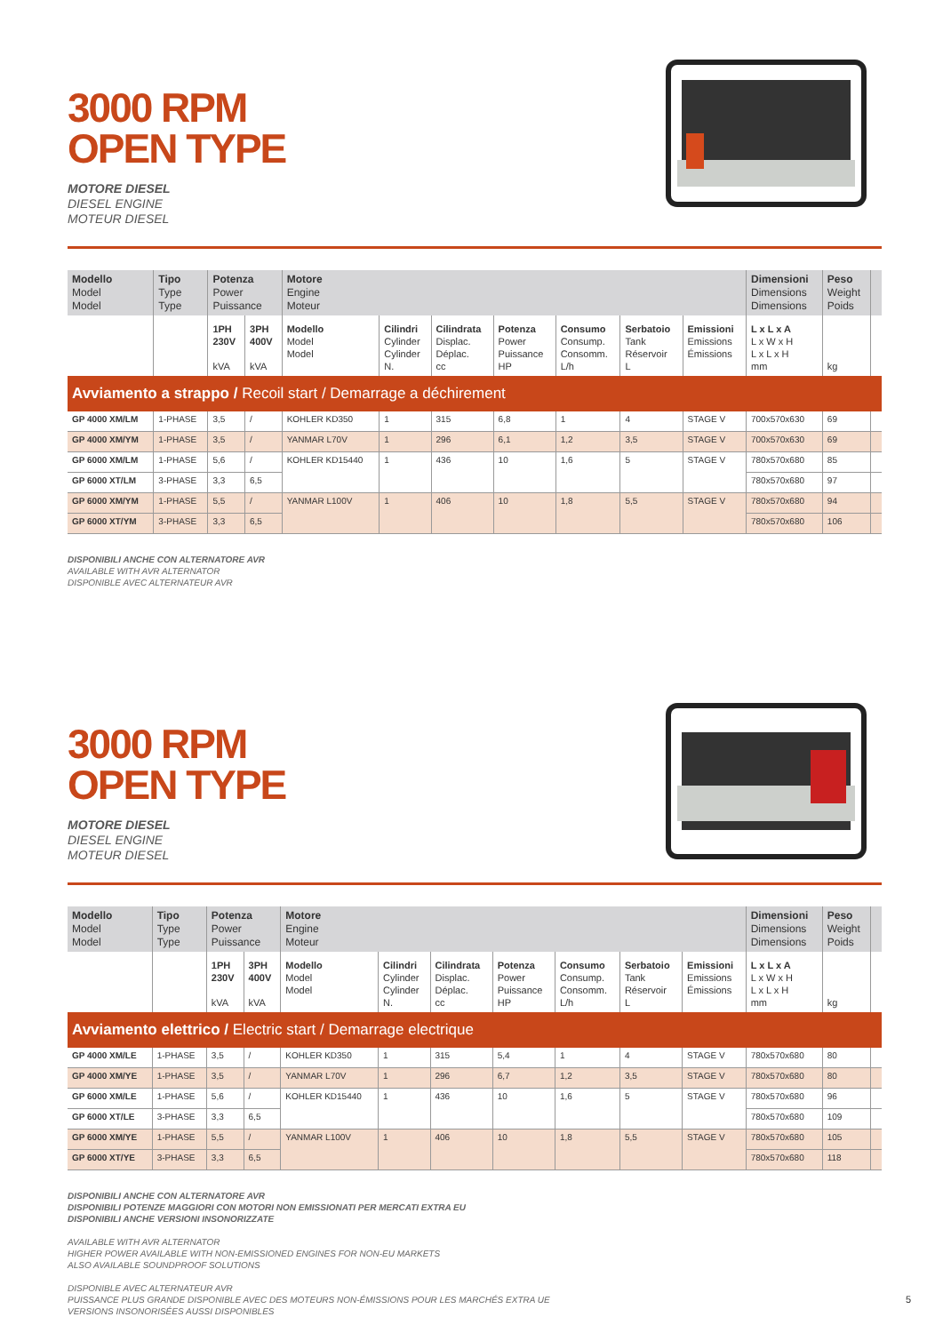3000 RPM
OPEN TYPE
MOTORE DIESEL
DIESEL ENGINE
MOTEUR DIESEL
| Modello Model Model | Tipo Type Type | Potenza Power Puissance | | Motore Engine Moteur | | | | | | | Dimensioni Dimensions Dimensions | Peso Weight Poids | |
| --- | --- | --- | --- | --- | --- | --- | --- | --- | --- | --- | --- | --- | --- |
| | | 1PH 230V kVA | 3PH 400V kVA | Modello Model Model | Cilindri Cylinder Cylinder N. | Cilindrata Displac. Déplac. cc | Potenza Power Puissance HP | Consumo Consump. Consomm. L/h | Serbatoio Tank Réservoir L | Emissioni Emissions Émissions | L x L x A L x W x H L x L x H mm | kg | |
| Avviamento a strappo / Recoil start / Demarrage a déchirement | | | | | | | | | | | | | |
| GP 4000 XM/LM | 1-PHASE | 3,5 | / | KOHLER KD350 | 1 | 315 | 6,8 | 1 | 4 | STAGE V | 700x570x630 | 69 | |
| GP 4000 XM/YM | 1-PHASE | 3,5 | / | YANMAR L70V | 1 | 296 | 6,1 | 1,2 | 3,5 | STAGE V | 700x570x630 | 69 | |
| GP 6000 XM/LM | 1-PHASE | 5,6 | / | KOHLER KD15440 | 1 | 436 | 10 | 1,6 | 5 | STAGE V | 780x570x680 | 85 | |
| GP 6000 XT/LM | 3-PHASE | 3,3 | 6,5 | | | | | | | | 780x570x680 | 97 | |
| GP 6000 XM/YM | 1-PHASE | 5,5 | / | YANMAR L100V | 1 | 406 | 10 | 1,8 | 5,5 | STAGE V | 780x570x680 | 94 | |
| GP 6000 XT/YM | 3-PHASE | 3,3 | 6,5 | | | | | | | | 780x570x680 | 106 | |
DISPONIBILI ANCHE CON ALTERNATORE AVR
AVAILABLE WITH AVR ALTERNATOR
DISPONIBLE AVEC ALTERNATEUR AVR
3000 RPM
OPEN TYPE
MOTORE DIESEL
DIESEL ENGINE
MOTEUR DIESEL
| Modello Model Model | Tipo Type Type | Potenza Power Puissance | | Motore Engine Moteur | | | | | | | Dimensioni Dimensions Dimensions | Peso Weight Poids | |
| --- | --- | --- | --- | --- | --- | --- | --- | --- | --- | --- | --- | --- | --- |
| | | 1PH 230V kVA | 3PH 400V kVA | Modello Model Model | Cilindri Cylinder Cylinder N. | Cilindrata Displac. Déplac. cc | Potenza Power Puissance HP | Consumo Consump. Consomm. L/h | Serbatoio Tank Réservoir L | Emissioni Emissions Émissions | L x L x A L x W x H L x L x H mm | kg | |
| Avviamento elettrico / Electric start / Demarrage electrique | | | | | | | | | | | | | |
| GP 4000 XM/LE | 1-PHASE | 3,5 | / | KOHLER KD350 | 1 | 315 | 5,4 | 1 | 4 | STAGE V | 780x570x680 | 80 | |
| GP 4000 XM/YE | 1-PHASE | 3,5 | / | YANMAR L70V | 1 | 296 | 6,7 | 1,2 | 3,5 | STAGE V | 780x570x680 | 80 | |
| GP 6000 XM/LE | 1-PHASE | 5,6 | / | KOHLER KD15440 | 1 | 436 | 10 | 1,6 | 5 | STAGE V | 780x570x680 | 96 | |
| GP 6000 XT/LE | 3-PHASE | 3,3 | 6,5 | | | | | | | | 780x570x680 | 109 | |
| GP 6000 XM/YE | 1-PHASE | 5,5 | / | YANMAR L100V | 1 | 406 | 10 | 1,8 | 5,5 | STAGE V | 780x570x680 | 105 | |
| GP 6000 XT/YE | 3-PHASE | 3,3 | 6,5 | | | | | | | | 780x570x680 | 118 | |
DISPONIBILI ANCHE CON ALTERNATORE AVR
DISPONIBILI POTENZE MAGGIORI CON MOTORI NON EMISSIONATI PER MERCATI EXTRA EU
DISPONIBILI ANCHE VERSIONI INSONORIZZATE
AVAILABLE WITH AVR ALTERNATOR
HIGHER POWER AVAILABLE WITH NON-EMISSIONED ENGINES FOR NON-EU MARKETS
ALSO AVAILABLE SOUNDPROOF SOLUTIONS
DISPONIBLE AVEC ALTERNATEUR AVR
PUISSANCE PLUS GRANDE DISPONIBLE AVEC DES MOTEURS NON-ÉMISSIONS POUR LES MARCHÉS EXTRA UE
VERSIONS INSONORISÉES AUSSI DISPONIBLES
5